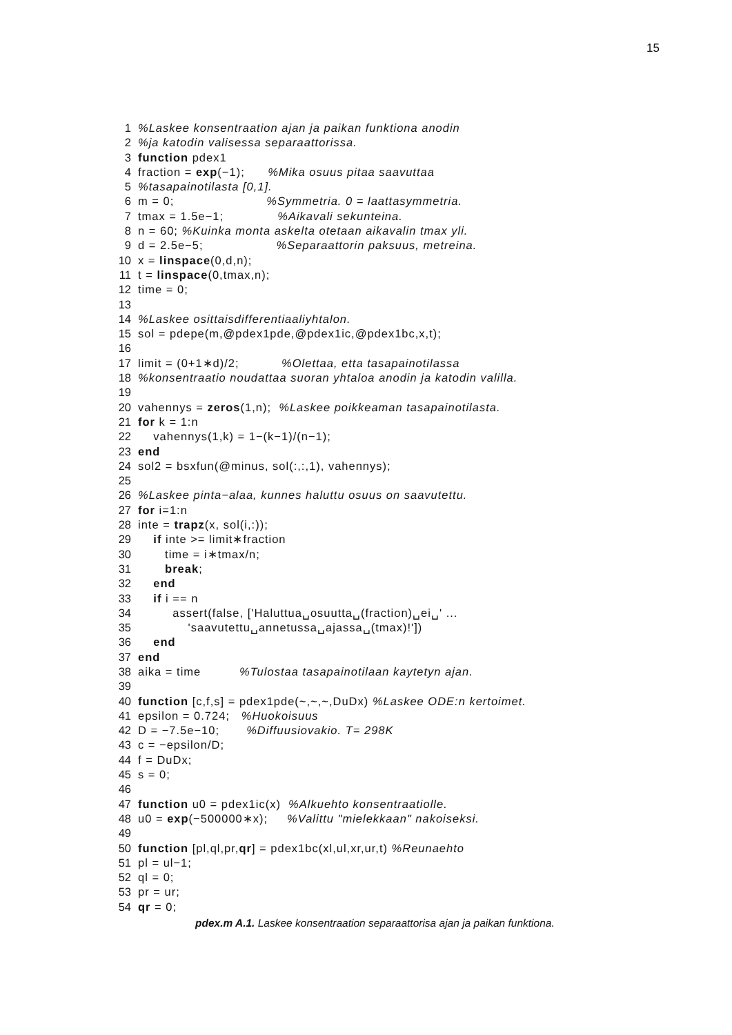15
1%Laskee konsentraation ajan ja paikan funktiona anodin
2%ja katodin valisessa separaattorissa.
3 function pdex1
4 fraction = exp(−1); %Mika osuus pitaa saavuttaa
5%tasapainotilasta [0,1].
6 m = 0; %Symmetria. 0 = laattasymmetria.
7 tmax = 1.5e−1; %Aikavali sekunteina.
8 n = 60; %Kuinka monta askelta otetaan aikavalin tmax yli.
9 d = 2.5e−5; %Separaattorin paksuus, metreina.
10 x = linspace(0,d,n);
11 t = linspace(0,tmax,n);
12 time = 0;
13
14%Laskee osittaisdifferentiaaliyhtalon.
15 sol = pdepe(m,@pdex1pde,@pdex1ic,@pdex1bc,x,t);
16
17 limit = (0+1∗d)/2; %Olettaa, etta tasapainotilassa
18%konsentraatio noudattaa suoran yhtaloa anodin ja katodin valilla.
19
20 vahennys = zeros(1,n); %Laskee poikkeaman tasapainotilasta.
21 for k = 1:n
22 vahennys(1,k) = 1−(k−1)/(n−1);
23 end
24 sol2 = bsxfun(@minus, sol(:,:,1), vahennys);
25
26%Laskee pinta−alaa, kunnes haluttu osuus on saavutettu.
27 for i=1:n
28 inte = trapz(x, sol(i,:));
29 if inte >= limit∗fraction
30 time = i∗tmax/n;
31 break;
32 end
33 if i == n
34 assert(false, ['Haluttua␣osuutta␣(fraction)␣ei␣' ...
35 'saavutettu␣annetussa␣ajassa␣(tmax)!'])
36 end
37 end
38 aika = time %Tulostaa tasapainotilaan kaytetyn ajan.
39
40 function [c,f,s] = pdex1pde(~,~,~,DuDx) %Laskee ODE:n kertoimet.
41 epsilon = 0.724; %Huokoisuus
42 D = −7.5e−10; %Diffuusiovakio. T= 298K
43 c = −epsilon/D;
44 f = DuDx;
45 s = 0;
46
47 function u0 = pdex1ic(x) %Alkuehto konsentraatiolle.
48 u0 = exp(−500000∗x); %Valittu "mielekkaan" nakoiseksi.
49
50 function [pl,ql,pr,qr] = pdex1bc(xl,ul,xr,ur,t) %Reunaehto
51 pl = ul−1;
52 ql = 0;
53 pr = ur;
54 qr = 0;
pdex.m A.1. Laskee konsentraation separaattorisa ajan ja paikan funktiona.